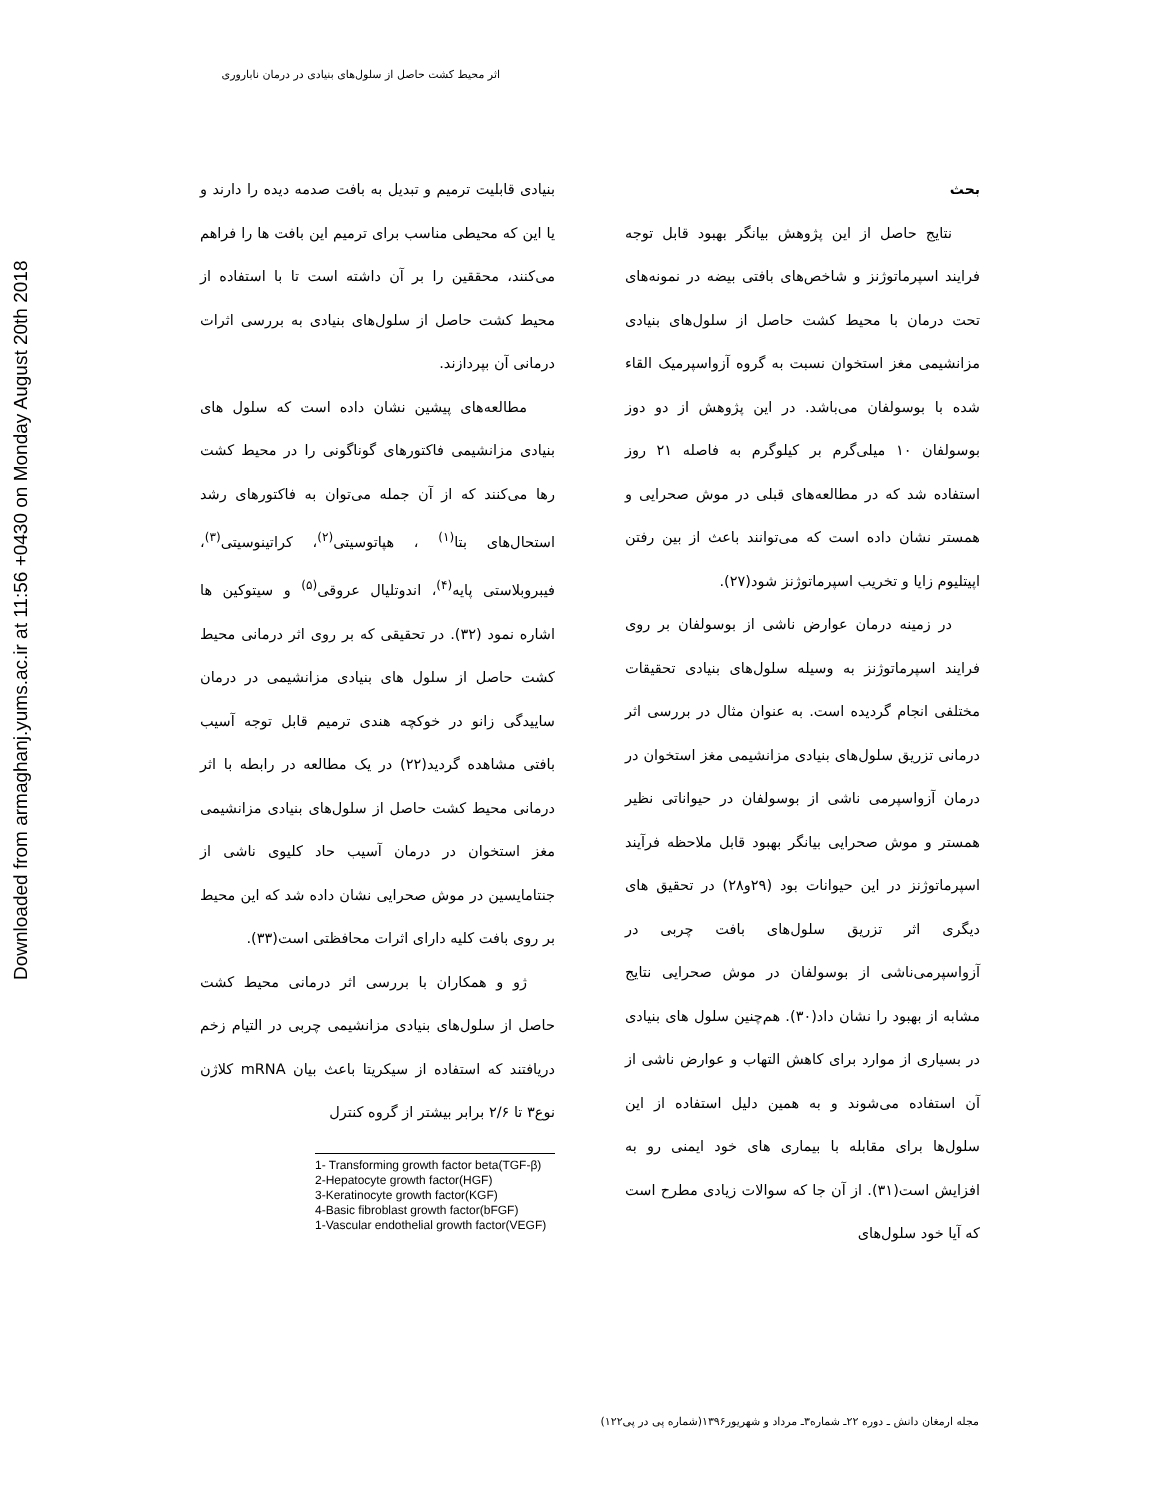Downloaded from armaghanj.yums.ac.ir at 11:56 +0430 on Monday August 20th 2018
اثر محیط کشت حاصل از سلول‌های بنیادی در درمان ناباروری
بحث
نتایج حاصل از این پژوهش بیانگر بهبود قابل توجه فرایند اسپرماتوژنز و شاخص‌های بافتی بیضه در نمونه‌های تحت درمان با محیط کشت حاصل از سلول‌های بنیادی مزانشیمی مغز استخوان نسبت به گروه آزواسپرمیک القاء شده با بوسولفان می‌باشد. در این پژوهش از دو دوز بوسولفان ۱۰ میلی‌گرم بر کیلوگرم به فاصله ۲۱ روز استفاده شد که در مطالعه‌های قبلی در موش صحرایی و همستر نشان داده است که می‌توانند باعث از بین رفتن اپیتلیوم زایا و تخریب اسپرماتوژنز شود(۲۷).
در زمینه درمان عوارض ناشی از بوسولفان بر روی فرایند اسپرماتوژنز به وسیله سلول‌های بنیادی تحقیقات مختلفی انجام گردیده است. به عنوان مثال در بررسی اثر درمانی تزریق سلول‌های بنیادی مزانشیمی مغز استخوان در درمان آزواسپرمی ناشی از بوسولفان در حیواناتی نظیر همستر و موش صحرایی بیانگر بهبود قابل ملاحظه فرآیند اسپرماتوژنز در این حیوانات بود (۲۹و۲۸) در تحقیق های دیگری اثر تزریق سلول‌های بافت چربی در آزواسپرمی‌ناشی از بوسولفان در موش صحرایی نتایج مشابه از بهبود را نشان داد(۳۰). هم‌چنین سلول های بنیادی در بسیاری از موارد برای کاهش التهاب و عوارض ناشی از آن استفاده می‌شوند و به همین دلیل استفاده از این سلول‌ها برای مقابله با بیماری های خود ایمنی رو به افزایش است(۳۱). از آن جا که سوالات زیادی مطرح است که آیا خود سلول‌های
بنیادی قابلیت ترمیم و تبدیل به بافت صدمه دیده را دارند و یا این که محیطی مناسب برای ترمیم این بافت ها را فراهم می‌کنند، محققین را بر آن داشته است تا با استفاده از محیط کشت حاصل از سلول‌های بنیادی به بررسی اثرات درمانی آن بپردازند.
مطالعه‌های پیشین نشان داده است که سلول های بنیادی مزانشیمی فاکتورهای گوناگونی را در محیط کشت رها می‌کنند که از آن جمله می‌توان به فاکتورهای رشد استحال‌های بتا<sup>(۱)</sup> ، هپاتوسیتی<sup>(۲)</sup>، کراتینوسیتی<sup>(۳)</sup>، فیبروبلاستی پایه<sup>(۴)</sup>، اندوتلیال عروقی<sup>(۵)</sup> و سیتوکین ها اشاره نمود (۳۲). در تحقیقی که بر روی اثر درمانی محیط کشت حاصل از سلول های بنیادی مزانشیمی در درمان ساییدگی زانو در خوکچه هندی ترمیم قابل توجه آسیب بافتی مشاهده گردید(۲۲) در یک مطالعه در رابطه با اثر درمانی محیط کشت حاصل از سلول‌های بنیادی مزانشیمی مغز استخوان در درمان آسیب حاد کلیوی ناشی از جنتامایسین در موش صحرایی نشان داده شد که این محیط بر روی بافت کلیه دارای اثرات محافظتی است(۳۳).
ژو و همکاران با بررسی اثر درمانی محیط کشت حاصل از سلول‌های بنیادی مزانشیمی چربی در التیام زخم دریافتند که استفاده از سیکریتا باعث بیان mRNA کلاژن نوع۳ تا ۲/۶ برابر بیشتر از گروه کنترل
1- Transforming growth factor beta(TGF-β)
2-Hepatocyte growth factor(HGF)
3-Keratinocyte growth factor(KGF)
4-Basic fibroblast growth factor(bFGF)
1-Vascular endothelial growth factor(VEGF)
مجله ارمغان دانش ـ دوره ۲۲ـ شماره۳ـ مرداد و شهریور۱۳۹۶(شماره پی در پی۱۲۲)